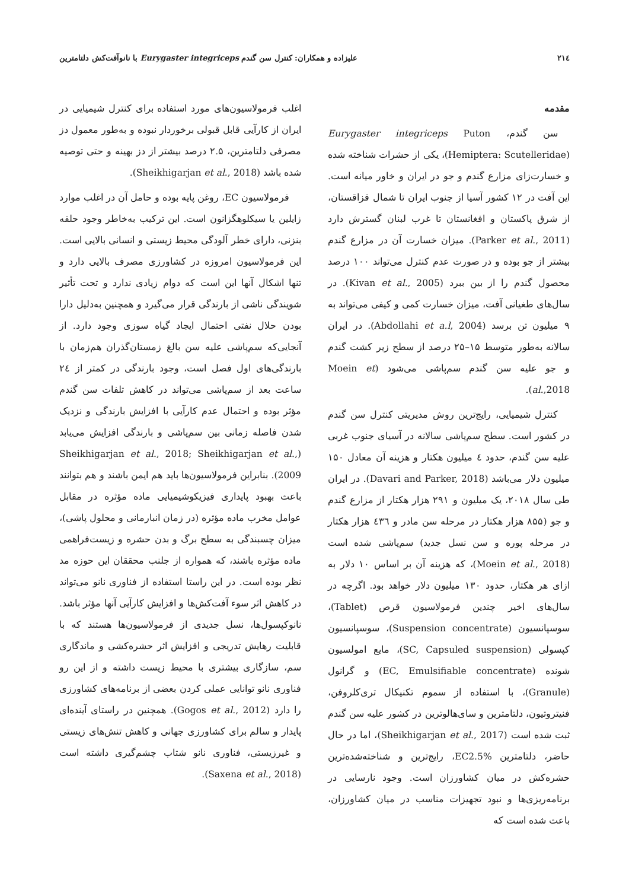٢١٤ علیزاده و همکاران: کنترل سن گندم Eurygaster integriceps با نانوآفت‌کش دلتامترین
مقدمه
سن گندم، Eurygaster integriceps Puton (Hemiptera: Scutelleridae)، یکی از حشرات شناخته شده و خسارت‌زای مزارع گندم و جو در ایران و خاور میانه است. این آفت در ۱۲ کشور آسیا از جنوب ایران تا شمال قزاقستان، از شرق پاکستان و افغانستان تا غرب لبنان گسترش دارد (Parker et al., 2011). میزان خسارت آن در مزارع گندم بیشتر از جو بوده و در صورت عدم کنترل می‌تواند ۱۰۰ درصد محصول گندم را از بین ببرد (Kivan et al., 2005). در سال‌های طغیانی آفت، میزان خسارت کمی و کیفی می‌تواند به ۹ میلیون تن برسد (Abdollahi et a.l, 2004). در ایران سالانه به‌طور متوسط ۱۵–۲۵ درصد از سطح زیر کشت گندم و جو علیه سن گندم سم‌پاشی می‌شود (Moein et al.,2018).
کنترل شیمیایی، رایج‌ترین روش مدیریتی کنترل سن گندم در کشور است. سطح سم‌پاشی سالانه در آسیای جنوب غربی علیه سن گندم، حدود ٤ میلیون هکتار و هزینه آن معادل ۱۵۰ میلیون دلار می‌باشد (Davari and Parker, 2018). در ایران طی سال ۲۰۱۸، یک میلیون و ۲۹۱ هزار هکتار از مزارع گندم و جو (۸۵۵ هزار هکتار در مرحله سن مادر و ٤۳٦ هزار هکتار در مرحله پوره و سن نسل جدید) سم‌پاشی شده است (Moein et al., 2018)، که هزینه آن بر اساس ۱۰ دلار به ازای هر هکتار، حدود ۱۳۰ میلیون دلار خواهد بود. اگرچه در سال‌های اخیر چندین فرمولاسیون قرص (Tablet)، سوسپانسیون (Suspension concentrate)، سوسپانسیون کپسولی (SC, Capsuled suspension)، مایع امولسیون شونده (EC, Emulsifiable concentrate) و گرانول (Granule)، با استفاده از سموم تکنیکال تری‌کلروفن، فنیتروتیون، دلتامترین و سای‌هالوترین در کشور علیه سن گندم ثبت شده است (Sheikhigarjan et al., 2017)، اما در حال حاضر، دلتامترین EC2.5%، رایج‌ترین و شناخته‌شده‌ترین حشره‌کش در میان کشاورزان است. وجود نارسایی در برنامه‌ریزی‌ها و نبود تجهیزات مناسب در میان کشاورزان، باعث شده است که
اغلب فرمولاسیون‌های مورد استفاده برای کنترل شیمیایی در ایران از کارآیی قابل قبولی برخوردار نبوده و به‌طور معمول دز مصرفی دلتامترین، ۲.۵ درصد بیشتر از دز بهینه و حتی توصیه شده باشد (Sheikhigarjan et al., 2018).
فرمولاسیون EC، روغن پایه بوده و حامل آن در اغلب موارد زایلین یا سیکلوهگزانون است. این ترکیب به‌خاطر وجود حلقه بنزنی، دارای خطر آلودگی محیط زیستی و انسانی بالایی است. این فرمولاسیون امروزه در کشاورزی مصرف بالایی دارد و تنها اشکال آنها این است که دوام زیادی ندارد و تحت تأثیر شویندگی ناشی از بارندگی قرار می‌گیرد و همچنین به‌دلیل دارا بودن حلال نفتی احتمال ایجاد گیاه سوزی وجود دارد. از آنجایی‌که سم‌پاشی علیه سن بالغ زمستان‌گذران هم‌زمان با بارندگی‌های اول فصل است، وجود بارندگی در کمتر از ۲٤ ساعت بعد از سم‌پاشی می‌تواند در کاهش تلفات سن گندم مؤثر بوده و احتمال عدم کارآیی با افزایش بارندگی و نزدیک شدن فاصله زمانی بین سم‌پاشی و بارندگی افزایش می‌یابد (Sheikhigarjan et al., 2018; Sheikhigarjan et al., 2009). بنابراین فرمولاسیون‌ها باید هم ایمن باشند و هم بتوانند باعث بهبود پایداری فیزیکوشیمیایی ماده مؤثره در مقابل عوامل مخرب ماده مؤثره (در زمان انبارمانی و محلول پاشی)، میزان چسبندگی به سطح برگ و بدن حشره و زیست‌فراهمی ماده مؤثره باشند، که همواره از جلنب محققان این حوزه مد نظر بوده است. در این راستا استفاده از فناوری نانو می‌تواند در کاهش اثر سوء آفت‌کش‌ها و افزایش کارآیی آنها مؤثر باشد. نانوکپسول‌ها، نسل جدیدی از فرمولاسیون‌ها هستند که با قابلیت رهایش تدریجی و افزایش اثر حشره‌کشی و ماندگاری سم، سازگاری بیشتری با محیط زیست داشته و از این رو فناوری نانو توانایی عملی کردن بعضی از برنامه‌های کشاورزی را دارد (Gogos et al., 2012). همچنین در راستای آینده‌ای پایدار و سالم برای کشاورزی جهانی و کاهش تنش‌های زیستی و غیرزیستی، فناوری نانو شتاب چشم‌گیری داشته است (Saxena et al., 2018).